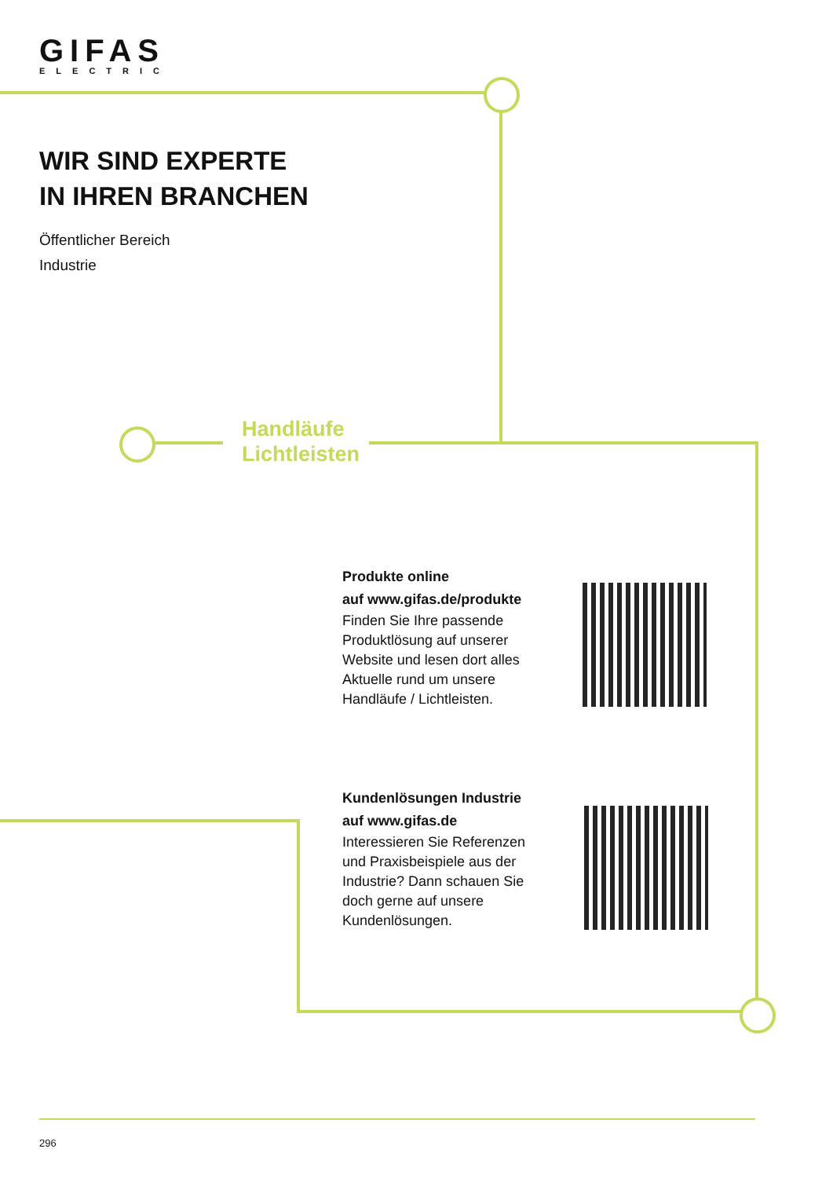GIFAS
ELECTRIC
WIR SIND EXPERTE
IN IHREN BRANCHEN
Öffentlicher Bereich
Industrie
Handläufe
Lichtleisten
Produkte online
auf www.gifas.de/produkte
Finden Sie Ihre passende Produktlösung auf unserer Website und lesen dort alles Aktuelle rund um unsere Handläufe / Lichtleisten.
Kundenlösungen Industrie
auf www.gifas.de
Interessieren Sie Referenzen und Praxisbeispiele aus der Industrie? Dann schauen Sie doch gerne auf unsere Kundenlösungen.
296